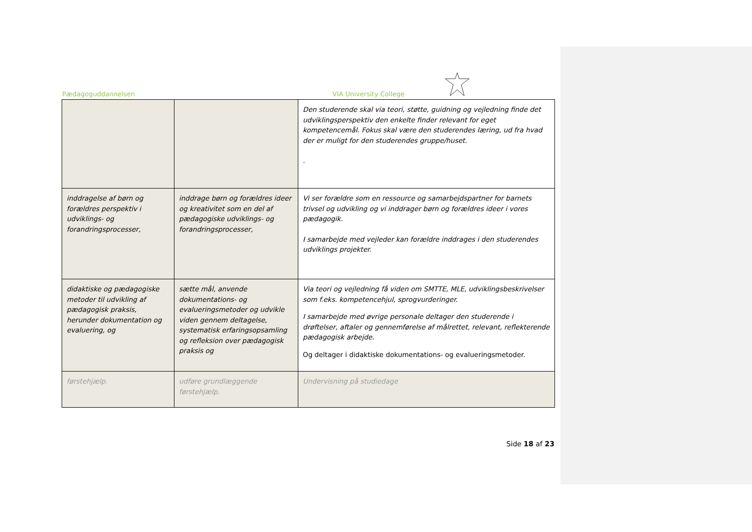Pædagoguddannelsen VIA University College
| | | Den studerende skal via teori, støtte, guidning og vejledning finde det udviklingsperspektiv den enkelte finder relevant for eget kompetencemål. Fokus skal være den studerendes læring, ud fra hvad der er muligt for den studerendes gruppe/huset. . |
| inddragelse af børn og forældres perspektiv i udviklings- og forandringsprocesser, | inddrage børn og forældres ideer og kreativitet som en del af pædagogiske udviklings- og forandringsprocesser, | Vi ser forældre som en ressource og samarbejdspartner for barnets trivsel og udvikling og vi inddrager børn og forældres ideer i vores pædagogik. I samarbejde med vejleder kan forældre inddrages i den studerendes udviklings projekter. |
| didaktiske og pædagogiske metoder til udvikling af pædagogisk praksis, herunder dokumentation og evaluering, og | sætte mål, anvende dokumentations- og evalueringsmetoder og udvikle viden gennem deltagelse, systematisk erfaringsopsamling og refleksion over pædagogisk praksis og | Via teori og vejledning få viden om SMTTE, MLE, udviklingsbeskrivelser som f.eks. kompetencehjul, sprogvurderinger. I samarbejde med øvrige personale deltager den studerende i drøftelser, aftaler og gennemførelse af målrettet, relevant, reflekterende pædagogisk arbejde. Og deltager i didaktiske dokumentations- og evalueringsmetoder. |
| førstehjælp. | udføre grundlæggende førstehjælp. | Undervisning på studiedage |
Side 18 af 23